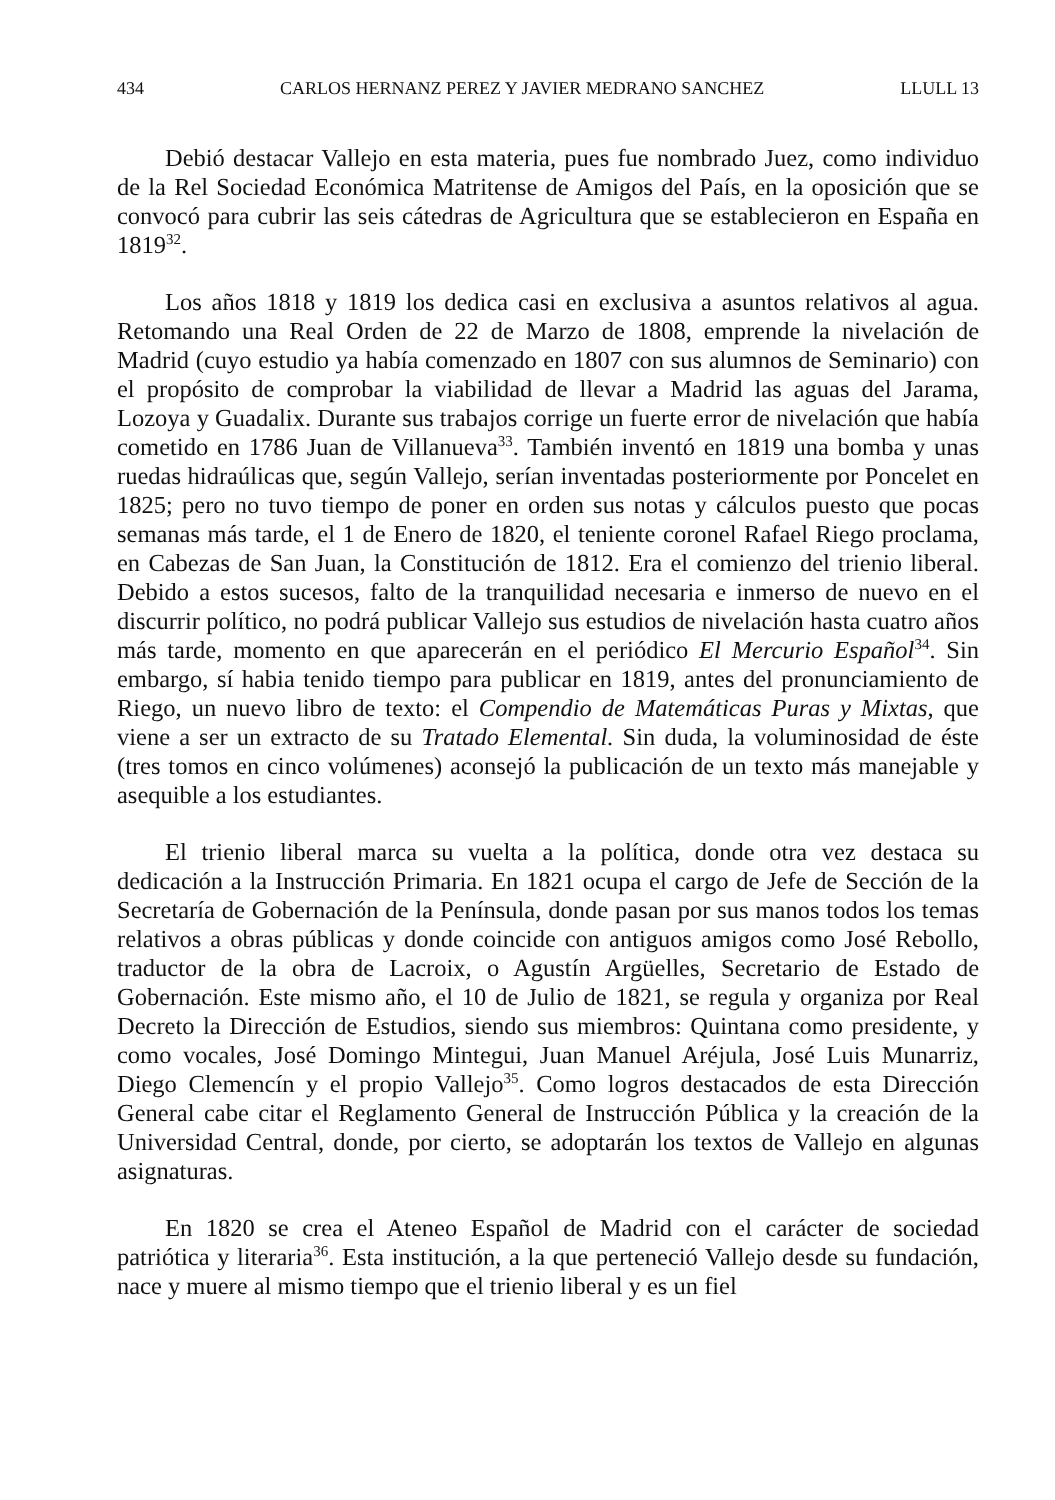434 CARLOS HERNANZ PEREZ Y JAVIER MEDRANO SANCHEZ LLULL 13
Debió destacar Vallejo en esta materia, pues fue nombrado Juez, como individuo de la Rel Sociedad Económica Matritense de Amigos del País, en la oposición que se convocó para cubrir las seis cátedras de Agricultura que se establecieron en España en 1819<sup>32</sup>.
Los años 1818 y 1819 los dedica casi en exclusiva a asuntos relativos al agua. Retomando una Real Orden de 22 de Marzo de 1808, emprende la nivelación de Madrid (cuyo estudio ya había comenzado en 1807 con sus alumnos de Seminario) con el propósito de comprobar la viabilidad de llevar a Madrid las aguas del Jarama, Lozoya y Guadalix. Durante sus trabajos corrige un fuerte error de nivelación que había cometido en 1786 Juan de Villanueva<sup>33</sup>. También inventó en 1819 una bomba y unas ruedas hidraúlicas que, según Vallejo, serían inventadas posteriormente por Poncelet en 1825; pero no tuvo tiempo de poner en orden sus notas y cálculos puesto que pocas semanas más tarde, el 1 de Enero de 1820, el teniente coronel Rafael Riego proclama, en Cabezas de San Juan, la Constitución de 1812. Era el comienzo del trienio liberal. Debido a estos sucesos, falto de la tranquilidad necesaria e inmerso de nuevo en el discurrir político, no podrá publicar Vallejo sus estudios de nivelación hasta cuatro años más tarde, momento en que aparecerán en el periódico El Mercurio Español<sup>34</sup>. Sin embargo, sí habia tenido tiempo para publicar en 1819, antes del pronunciamiento de Riego, un nuevo libro de texto: el Compendio de Matemáticas Puras y Mixtas, que viene a ser un extracto de su Tratado Elemental. Sin duda, la voluminosidad de éste (tres tomos en cinco volúmenes) aconsejó la publicación de un texto más manejable y asequible a los estudiantes.
El trienio liberal marca su vuelta a la política, donde otra vez destaca su dedicación a la Instrucción Primaria. En 1821 ocupa el cargo de Jefe de Sección de la Secretaría de Gobernación de la Península, donde pasan por sus manos todos los temas relativos a obras públicas y donde coincide con antiguos amigos como José Rebollo, traductor de la obra de Lacroix, o Agustín Argüelles, Secretario de Estado de Gobernación. Este mismo año, el 10 de Julio de 1821, se regula y organiza por Real Decreto la Dirección de Estudios, siendo sus miembros: Quintana como presidente, y como vocales, José Domingo Mintegui, Juan Manuel Aréjula, José Luis Munarriz, Diego Clemencín y el propio Vallejo<sup>35</sup>. Como logros destacados de esta Dirección General cabe citar el Reglamento General de Instrucción Pública y la creación de la Universidad Central, donde, por cierto, se adoptarán los textos de Vallejo en algunas asignaturas.
En 1820 se crea el Ateneo Español de Madrid con el carácter de sociedad patriótica y literaria<sup>36</sup>. Esta institución, a la que perteneció Vallejo desde su fundación, nace y muere al mismo tiempo que el trienio liberal y es un fiel